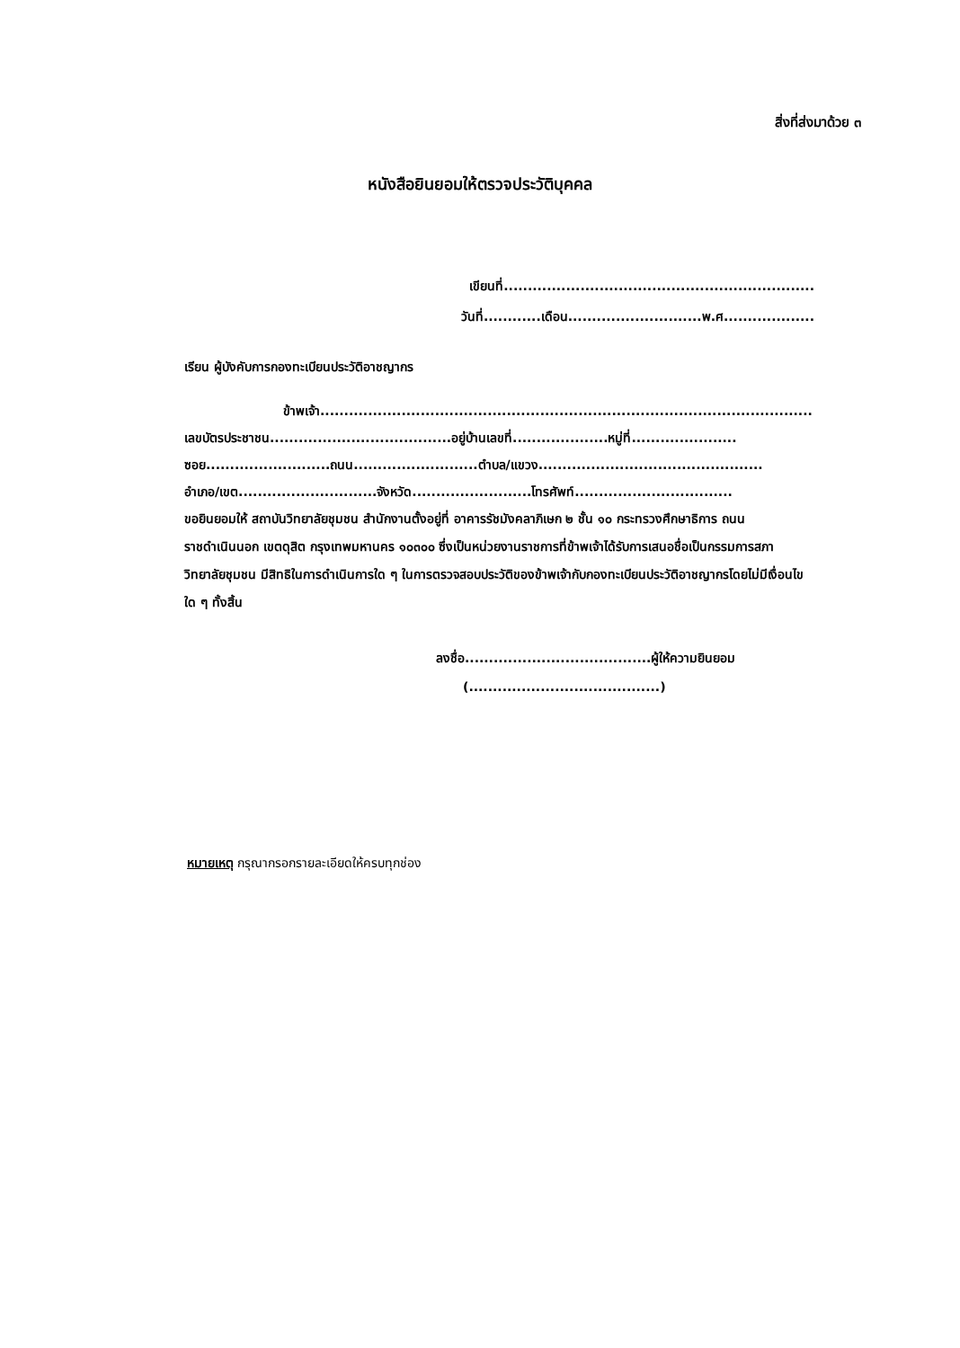สิ่งที่ส่งมาด้วย ๓
หนังสือยินยอมให้ตรวจประวัติบุคคล
เขียนที่.................................................................
วันที่............เดือน............................พ.ศ...................
เรียน ผู้บังคับการกองทะเบียนประวัติอาชญากร
ข้าพเจ้า.......................................................................................................
เลขบัตรประชาชน......................................อยู่บ้านเลขที่....................หมู่ที่......................
ซอย..........................ถนน..........................ตำบล/แขวง...............................................
อำเภอ/เขต.............................จังหวัด.........................โทรศัพท์.................................
ขอยินยอมให้ สถาบันวิทยาลัยชุมชน สำนักงานตั้งอยู่ที่ อาคารรัชมังคลาภิเษก ๒ ชั้น ๑๐ กระทรวงศึกษาธิการ ถนนราชดำเนินนอก เขตดุสิต กรุงเทพมหานคร ๑๐๓๐๐ ซึ่งเป็นหน่วยงานราชการที่ข้าพเจ้าได้รับการเสนอชื่อเป็นกรรมการสภาวิทยาลัยชุมชน มีสิทธิในการดำเนินการใด ๆ ในการตรวจสอบประวัติของข้าพเจ้ากับกองทะเบียนประวัติอาชญากรโดยไม่มีเงื่อนไขใด ๆ ทั้งสิ้น
ลงชื่อ.......................................ผู้ให้ความยินยอม
(........................................)
หมายเหตุ กรุณากรอกรายละเอียดให้ครบทุกช่อง